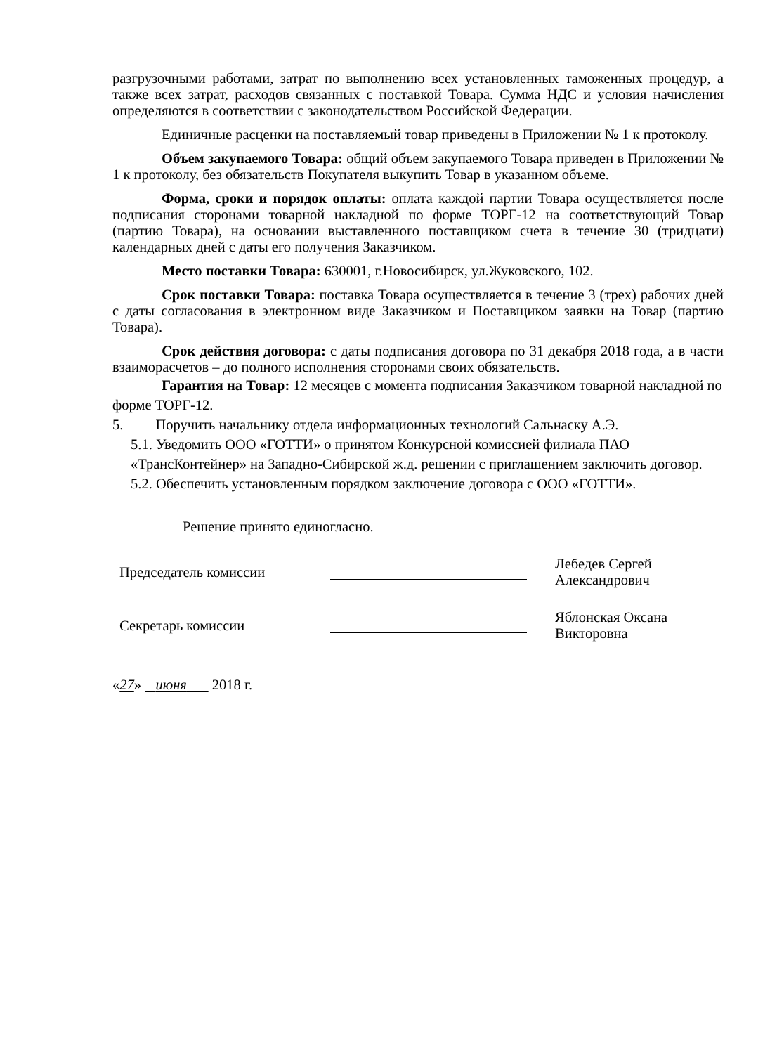разгрузочными работами, затрат по выполнению всех установленных таможенных процедур, а также всех затрат, расходов связанных с поставкой Товара. Сумма НДС и условия начисления определяются в соответствии с законодательством Российской Федерации.
Единичные расценки на поставляемый товар приведены в Приложении № 1 к протоколу.
Объем закупаемого Товара: общий объем закупаемого Товара приведен в Приложении № 1 к протоколу, без обязательств Покупателя выкупить Товар в указанном объеме.
Форма, сроки и порядок оплаты: оплата каждой партии Товара осуществляется после подписания сторонами товарной накладной по форме ТОРГ-12 на соответствующий Товар (партию Товара), на основании выставленного поставщиком счета в течение 30 (тридцати) календарных дней с даты его получения Заказчиком.
Место поставки Товара: 630001, г.Новосибирск, ул.Жуковского, 102.
Срок поставки Товара: поставка Товара осуществляется в течение 3 (трех) рабочих дней с даты согласования в электронном виде Заказчиком и Поставщиком заявки на Товар (партию Товара).
Срок действия договора: с даты подписания договора по 31 декабря 2018 года, а в части взаиморасчетов – до полного исполнения сторонами своих обязательств.
Гарантия на Товар: 12 месяцев с момента подписания Заказчиком товарной накладной по форме ТОРГ-12.
5. Поручить начальнику отдела информационных технологий Сальнаску А.Э.
5.1. Уведомить ООО «ГОТТИ» о принятом Конкурсной комиссией филиала ПАО «ТрансКонтейнер» на Западно-Сибирской ж.д. решении с приглашением заключить договор.
5.2. Обеспечить установленным порядком заключение договора с ООО «ГОТТИ».
Решение принято единогласно.
Председатель комиссии
Лебедев Сергей
Александрович
Секретарь комиссии
Яблонская Оксана
Викторовна
«27» июня 2018 г.